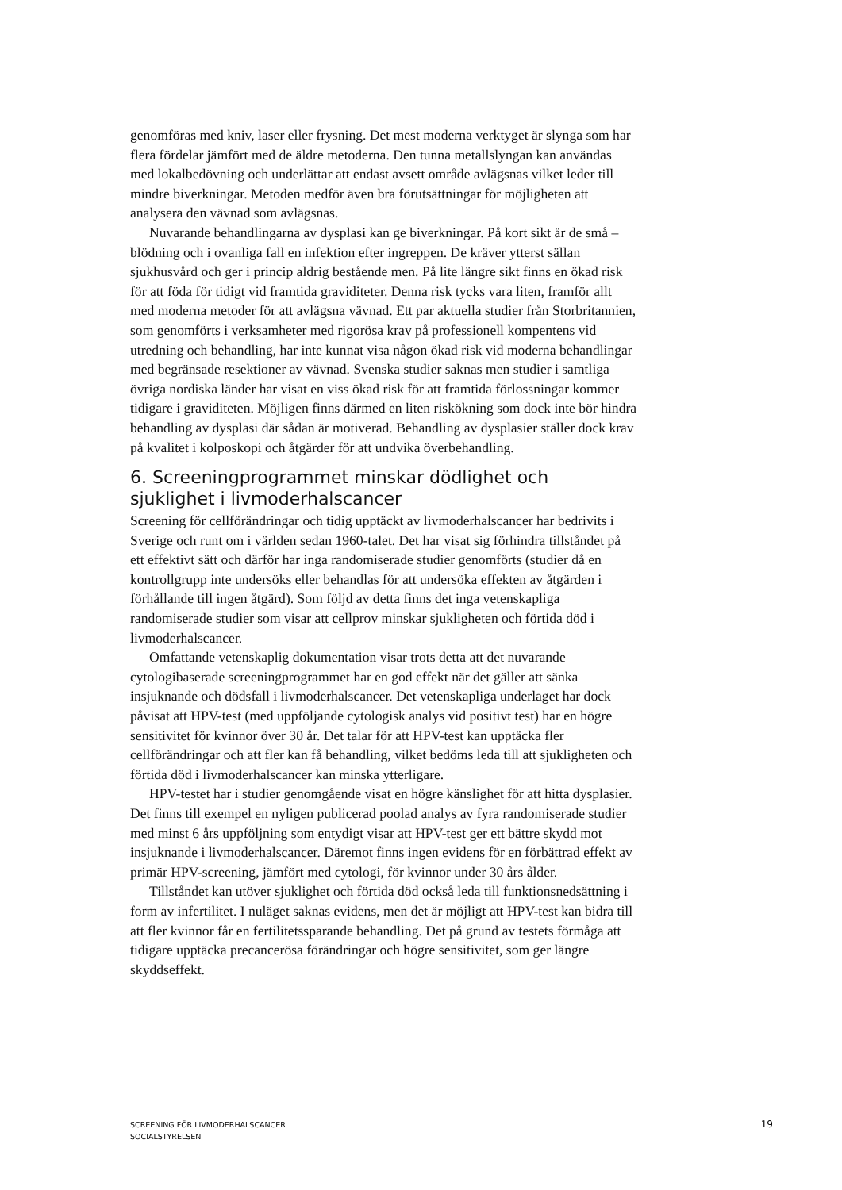genomföras med kniv, laser eller frysning. Det mest moderna verktyget är slynga som har flera fördelar jämfört med de äldre metoderna. Den tunna metallslyngan kan användas med lokalbedövning och underlättar att endast avsett område avlägsnas vilket leder till mindre biverkningar. Metoden medför även bra förutsättningar för möjligheten att analysera den vävnad som avlägsnas.
Nuvarande behandlingarna av dysplasi kan ge biverkningar. På kort sikt är de små – blödning och i ovanliga fall en infektion efter ingreppen. De kräver ytterst sällan sjukhusvård och ger i princip aldrig bestående men. På lite längre sikt finns en ökad risk för att föda för tidigt vid framtida graviditeter. Denna risk tycks vara liten, framför allt med moderna metoder för att avlägsna vävnad. Ett par aktuella studier från Storbritannien, som genomförts i verksamheter med rigorösa krav på professionell kompentens vid utredning och behandling, har inte kunnat visa någon ökad risk vid moderna behandlingar med begränsade resektioner av vävnad. Svenska studier saknas men studier i samtliga övriga nordiska länder har visat en viss ökad risk för att framtida förlossningar kommer tidigare i graviditeten. Möjligen finns därmed en liten riskökning som dock inte bör hindra behandling av dysplasi där sådan är motiverad. Behandling av dysplasier ställer dock krav på kvalitet i kolposkopi och åtgärder för att undvika överbehandling.
6. Screeningprogrammet minskar dödlighet och sjuklighet i livmoderhalscancer
Screening för cellförändringar och tidig upptäckt av livmoderhalscancer har bedrivits i Sverige och runt om i världen sedan 1960-talet. Det har visat sig förhindra tillståndet på ett effektivt sätt och därför har inga randomiserade studier genomförts (studier då en kontrollgrupp inte undersöks eller behandlas för att undersöka effekten av åtgärden i förhållande till ingen åtgärd). Som följd av detta finns det inga vetenskapliga randomiserade studier som visar att cellprov minskar sjukligheten och förtida död i livmoderhalscancer.
Omfattande vetenskaplig dokumentation visar trots detta att det nuvarande cytologibaserade screeningprogrammet har en god effekt när det gäller att sänka insjuknande och dödsfall i livmoderhalscancer. Det vetenskapliga underlaget har dock påvisat att HPV-test (med uppföljande cytologisk analys vid positivt test) har en högre sensitivitet för kvinnor över 30 år. Det talar för att HPV-test kan upptäcka fler cellförändringar och att fler kan få behandling, vilket bedöms leda till att sjukligheten och förtida död i livmoderhalscancer kan minska ytterligare.
HPV-testet har i studier genomgående visat en högre känslighet för att hitta dysplasier. Det finns till exempel en nyligen publicerad poolad analys av fyra randomiserade studier med minst 6 års uppföljning som entydigt visar att HPV-test ger ett bättre skydd mot insjuknande i livmoderhalscancer. Däremot finns ingen evidens för en förbättrad effekt av primär HPV-screening, jämfört med cytologi, för kvinnor under 30 års ålder.
Tillståndet kan utöver sjuklighet och förtida död också leda till funktionsnedsättning i form av infertilitet. I nuläget saknas evidens, men det är möjligt att HPV-test kan bidra till att fler kvinnor får en fertilitetssparande behandling. Det på grund av testets förmåga att tidigare upptäcka precancerösa förändringar och högre sensitivitet, som ger längre skyddseffekt.
SCREENING FÖR LIVMODERHALSCANCER
SOCIALSTYRELSEN
19